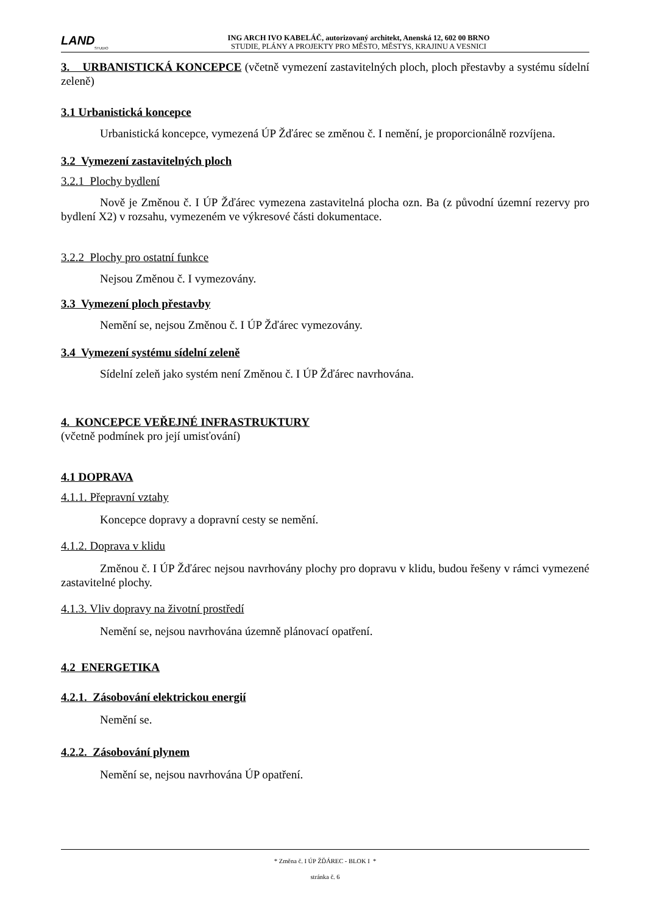LAND
STUDIO
ING ARCH IVO KABELÁČ, autorizovaný architekt, Anenská 12, 602 00 BRNO
STUDIE, PLÁNY A PROJEKTY PRO MĚSTO, MĚSTYS, KRAJINU A VESNICI
3. URBANISTICKÁ KONCEPCE (včetně vymezení zastavitelných ploch, ploch přestavby a systému sídelní zeleně)
3.1 Urbanistická koncepce
Urbanistická koncepce, vymezená ÚP Žďárec se změnou č. I nemění, je proporcionálně rozvíjena.
3.2 Vymezení zastavitelných ploch
3.2.1 Plochy bydlení
Nově je Změnou č. I ÚP Žďárec vymezena zastavitelná plocha ozn. Ba (z původní územní rezervy pro bydlení X2) v rozsahu, vymezeném ve výkresové části dokumentace.
3.2.2 Plochy pro ostatní funkce
Nejsou Změnou č. I vymezovány.
3.3 Vymezení ploch přestavby
Nemění se, nejsou Změnou č. I ÚP Žďárec vymezovány.
3.4 Vymezení systému sídelní zeleně
Sídelní zeleň jako systém není Změnou č. I ÚP Žďárec navrhována.
4. KONCEPCE VEŘEJNÉ INFRASTRUKTURY
(včetně podmínek pro její umisťování)
4.1 DOPRAVA
4.1.1. Přepravní vztahy
Koncepce dopravy a dopravní cesty se nemění.
4.1.2. Doprava v klidu
Změnou č. I ÚP Žďárec nejsou navrhovány plochy pro dopravu v klidu, budou řešeny v rámci vymezené zastavitelné plochy.
4.1.3. Vliv dopravy na životní prostředí
Nemění se, nejsou navrhována územně plánovací opatření.
4.2 ENERGETIKA
4.2.1. Zásobování elektrickou energií
Nemění se.
4.2.2. Zásobování plynem
Nemění se, nejsou navrhována ÚP opatření.
* Změna č. I ÚP ŽĎÁREC - BLOK I *
stránka č. 6